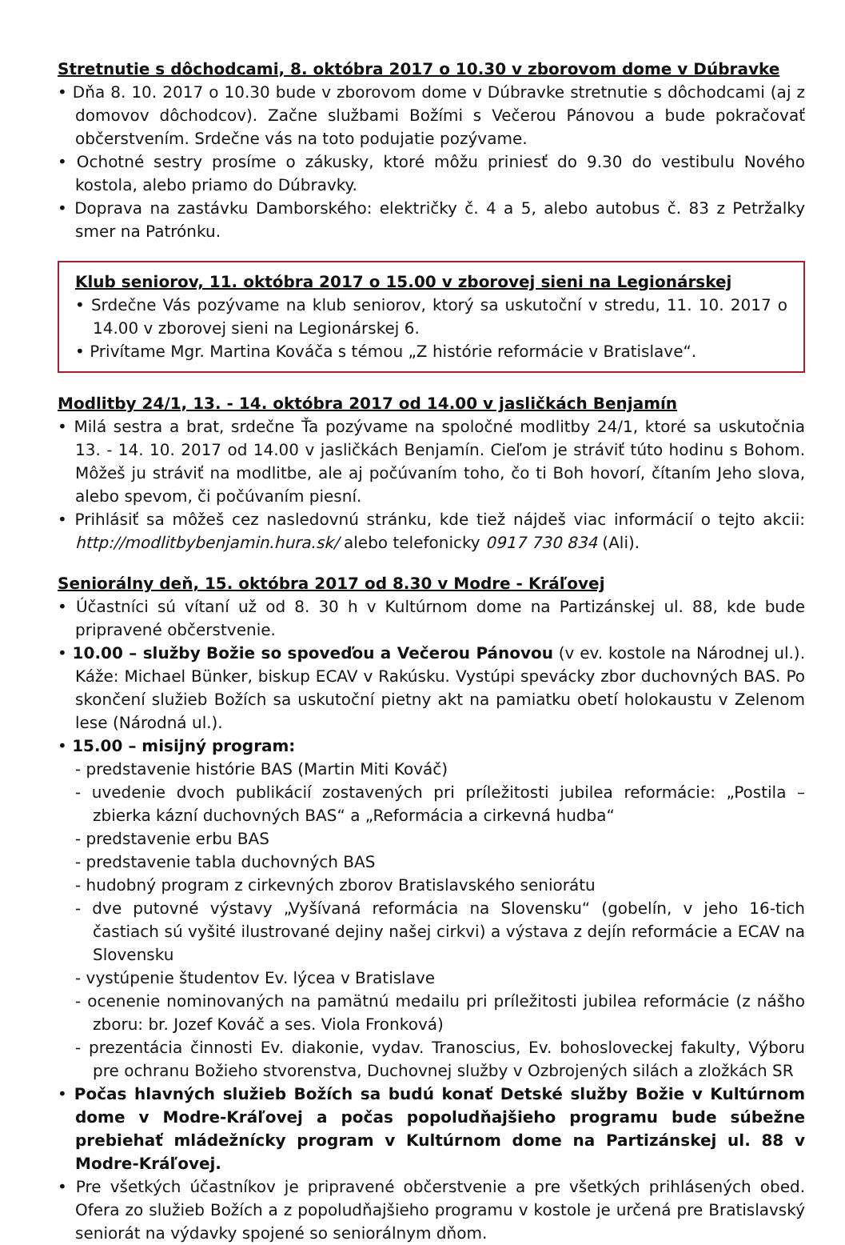Stretnutie s dôchodcami, 8. októbra 2017 o 10.30 v zborovom dome v Dúbravke
• Dňa 8. 10. 2017 o 10.30 bude v zborovom dome v Dúbravke stretnutie s dôchodcami (aj z domovov dôchodcov). Začne službami Božími s Večerou Pánovou a bude pokračovať občerstvením. Srdečne vás na toto podujatie pozývame.
• Ochotné sestry prosíme o zákusky, ktoré môžu priniesť do 9.30 do vestibulu Nového kostola, alebo priamo do Dúbravky.
• Doprava na zastávku Damborského: električky č. 4 a 5, alebo autobus č. 83 z Petržalky smer na Patrónku.
Klub seniorov, 11. októbra 2017 o 15.00 v zborovej sieni na Legionárskej
• Srdečne Vás pozývame na klub seniorov, ktorý sa uskutoční v stredu, 11. 10. 2017 o 14.00 v zborovej sieni na Legionárskej 6.
• Privítame Mgr. Martina Kováča s témou „Z histórie reformácie v Bratislave“.
Modlitby 24/1, 13. - 14. októbra 2017 od 14.00 v jasličkách Benjamín
• Milá sestra a brat, srdečne Ťa pozývame na spoločné modlitby 24/1, ktoré sa uskutočnia 13. - 14. 10. 2017 od 14.00 v jasličkách Benjamín. Cieľom je stráviť túto hodinu s Bohom. Môžeš ju stráviť na modlitbe, ale aj počúvaním toho, čo ti Boh hovorí, čítaním Jeho slova, alebo spevom, či počúvaním piesní.
• Prihlásiť sa môžeš cez nasledovnú stránku, kde tiež nájdeš viac informácií o tejto akcii: http://modlitbybenjamin.hura.sk/ alebo telefonicky 0917 730 834 (Ali).
Seniorálny deň, 15. októbra 2017 od 8.30 v Modre - Kráľovej
• Účastníci sú vítaní už od 8. 30 h v Kultúrnom dome na Partizánskej ul. 88, kde bude pripravené občerstvenie.
• 10.00 – služby Božie so spoveďou a Večerou Pánovou (v ev. kostole na Národnej ul.). Káže: Michael Bünker, biskup ECAV v Rakúsku. Vystúpi spevácky zbor duchovných BAS. Po skončení služieb Božích sa uskutoční pietny akt na pamiatku obetí holokaustu v Zelenom lese (Národná ul.).
• 15.00 – misijný program:
- predstavenie histórie BAS (Martin Miti Kováč)
- uvedenie dvoch publikácií zostavených pri príležitosti jubilea reformácie: „Postila – zbierka kázní duchovných BAS“ a „Reformácia a cirkevná hudba“
- predstavenie erbu BAS
- predstavenie tabla duchovných BAS
- hudobný program z cirkevných zborov Bratislavského seniorátu
- dve putovné výstavy „Vyšívaná reformácia na Slovensku“ (gobelín, v jeho 16-tich častiach sú vyšité ilustrované dejiny našej cirkvi) a výstava z dejín reformácie a ECAV na Slovensku
- vystúpenie študentov Ev. lýcea v Bratislave
- ocenenie nominovaných na pamätnú medailu pri príležitosti jubilea reformácie (z nášho zboru: br. Jozef Kováč a ses. Viola Fronková)
- prezentácia činnosti Ev. diakonie, vydav. Tranoscius, Ev. bohosloveckej fakulty, Výboru pre ochranu Božieho stvorenstva, Duchovnej služby v Ozbrojených silách a zložkách SR
• Počas hlavných služieb Božích sa budú konať Detské služby Božie v Kultúrnom dome v Modre-Kráľovej a počas popoludňajšieho programu bude súbežne prebiehať mládežnícky program v Kultúrnom dome na Partizánskej ul. 88 v Modre-Kráľovej.
• Pre všetkých účastníkov je pripravené občerstvenie a pre všetkých prihlásených obed. Ofera zo služieb Božích a z popoludňajšieho programu v kostole je určená pre Bratislavský seniorát na výdavky spojené so seniorálnym dňom.